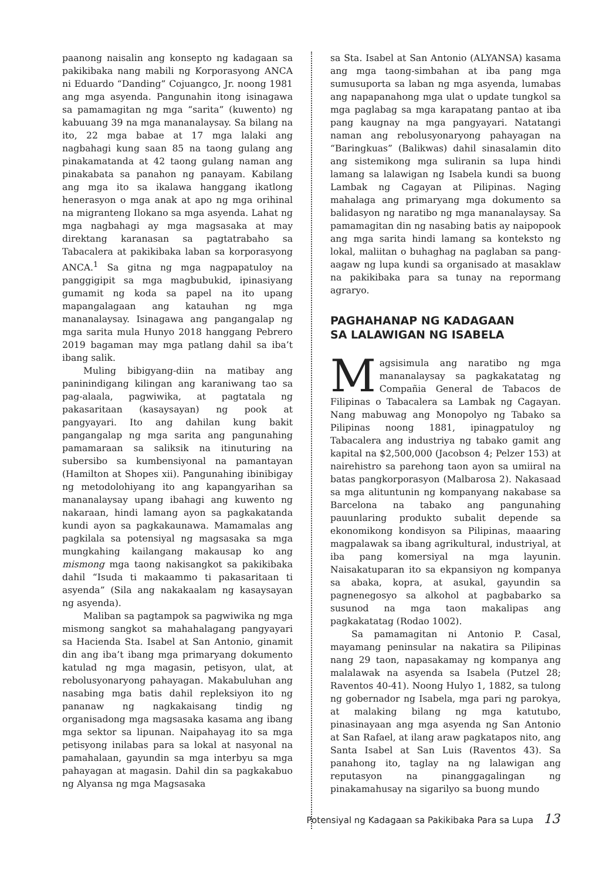paanong naisalin ang konsepto ng kadagaan sa pakikibaka nang mabili ng Korporasyong ANCA ni Eduardo “Danding” Cojuangco, Jr. noong 1981 ang mga asyenda. Pangunahin itong isinagawa sa pamamagitan ng mga “sarita” (kuwento) ng kabuuang 39 na mga mananalaysay. Sa bilang na ito, 22 mga babae at 17 mga lalaki ang nagbahagi kung saan 85 na taong gulang ang pinakamatanda at 42 taong gulang naman ang pinakabata sa panahon ng panayam. Kabilang ang mga ito sa ikalawa hanggang ikatlong henerasyon o mga anak at apo ng mga orihinal na migranteng Ilokano sa mga asyenda. Lahat ng mga nagbahagi ay mga magsasaka at may direktang karanasan sa pagtatrabaho sa Tabacalera at pakikibaka laban sa korporasyong ANCA.<sup>1</sup> Sa gitna ng mga nagpapatuloy na panggigipit sa mga magbubukid, ipinasiyang gumamit ng koda sa papel na ito upang mapangalagaan ang katauhan ng mga mananalaysay. Isinagawa ang pangangalap ng mga sarita mula Hunyo 2018 hanggang Pebrero 2019 bagaman may mga patlang dahil sa iba’t ibang salik.
Muling bibigyang-diin na matibay ang paninindigang kilingan ang karaniwang tao sa pag-alaala, pagwiwika, at pagtatala ng pakasaritaan (kasaysayan) ng pook at pangyayari. Ito ang dahilan kung bakit pangangalap ng mga sarita ang pangunahing pamamaraan sa saliksik na itinuturing na subersibo sa kumbensiyonal na pamantayan (Hamilton at Shopes xii). Pangunahing ibinibigay ng metodolohiyang ito ang kapangyarihan sa mananalaysay upang ibahagi ang kuwento ng nakaraan, hindi lamang ayon sa pagkakatanda kundi ayon sa pagkakaunawa. Mamamalas ang pagkilala sa potensiyal ng magsasaka sa mga mungkahing kailangang makausap ko ang mismong mga taong nakisangkot sa pakikibaka dahil “Isuda ti makaammo ti pakasaritaan ti asyenda” (Sila ang nakakaalam ng kasaysayan ng asyenda).
Maliban sa pagtampok sa pagwiwika ng mga mismong sangkot sa mahahalagang pangyayari sa Hacienda Sta. Isabel at San Antonio, ginamit din ang iba’t ibang mga primaryang dokumento katulad ng mga magasin, petisyon, ulat, at rebolusyonaryong pahayagan. Makabuluhan ang nasabing mga batis dahil repleksiyon ito ng pananaw ng nagkakaisang tindig ng organisadong mga magsasaka kasama ang ibang mga sektor sa lipunan. Naipahayag ito sa mga petisyong inilabas para sa lokal at nasyonal na pamahalaan, gayundin sa mga interbyu sa mga pahayagan at magasin. Dahil din sa pagkakabuo ng Alyansa ng mga Magsasaka
sa Sta. Isabel at San Antonio (ALYANSA) kasama ang mga taong-simbahan at iba pang mga sumusuporta sa laban ng mga asyenda, lumabas ang napapanahong mga ulat o update tungkol sa mga paglabag sa mga karapatang pantao at iba pang kaugnay na mga pangyayari. Natatangi naman ang rebolusyonaryong pahayagan na “Baringkuas” (Balikwas) dahil sinasalamin dito ang sistemikong mga suliranin sa lupa hindi lamang sa lalawigan ng Isabela kundi sa buong Lambak ng Cagayan at Pilipinas. Naging mahalaga ang primaryang mga dokumento sa balidasyon ng naratibo ng mga mananalaysay. Sa pamamagitan din ng nasabing batis ay naipopook ang mga sarita hindi lamang sa konteksto ng lokal, maliitan o buhaghag na paglaban sa pang-aagaw ng lupa kundi sa organisado at masaklaw na pakikibaka para sa tunay na repormang agraryo.
PAGHAHANAP NG KADAGAAN
SA LALAWIGAN NG ISABELA
Magsisimula ang naratibo ng mga mananalaysay sa pagkakatatag ng Compañia General de Tabacos de Filipinas o Tabacalera sa Lambak ng Cagayan. Nang mabuwag ang Monopolyo ng Tabako sa Pilipinas noong 1881, ipinagpatuloy ng Tabacalera ang industriya ng tabako gamit ang kapital na $2,500,000 (Jacobson 4; Pelzer 153) at nairehistro sa parehong taon ayon sa umiiral na batas pangkorporasyon (Malbarosa 2). Nakasaad sa mga alituntunin ng kompanyang nakabase sa Barcelona na tabako ang pangunahing pauunlaring produkto subalit depende sa ekonomikong kondisyon sa Pilipinas, maaaring magpalawak sa ibang agrikultural, industriyal, at iba pang komersiyal na mga layunin. Naisakatuparan ito sa ekpansiyon ng kompanya sa abaka, kopra, at asukal, gayundin sa pagnenegosyo sa alkohol at pagbabarko sa susunod na mga taon makalipas ang pagkakatatag (Rodao 1002).
Sa pamamagitan ni Antonio P. Casal, mayamang peninsular na nakatira sa Pilipinas nang 29 taon, napasakamay ng kompanya ang malalawak na asyenda sa Isabela (Putzel 28; Raventos 40-41). Noong Hulyo 1, 1882, sa tulong ng gobernador ng Isabela, mga pari ng parokya, at malaking bilang ng mga katutubo, pinasinayaan ang mga asyenda ng San Antonio at San Rafael, at ilang araw pagkatapos nito, ang Santa Isabel at San Luis (Raventos 43). Sa panahong ito, taglay na ng lalawigan ang reputasyon na pinanggagalingan ng pinakamahusay na sigarilyo sa buong mundo
Potensiyal ng Kadagaan sa Pakikibaka Para sa Lupa 13